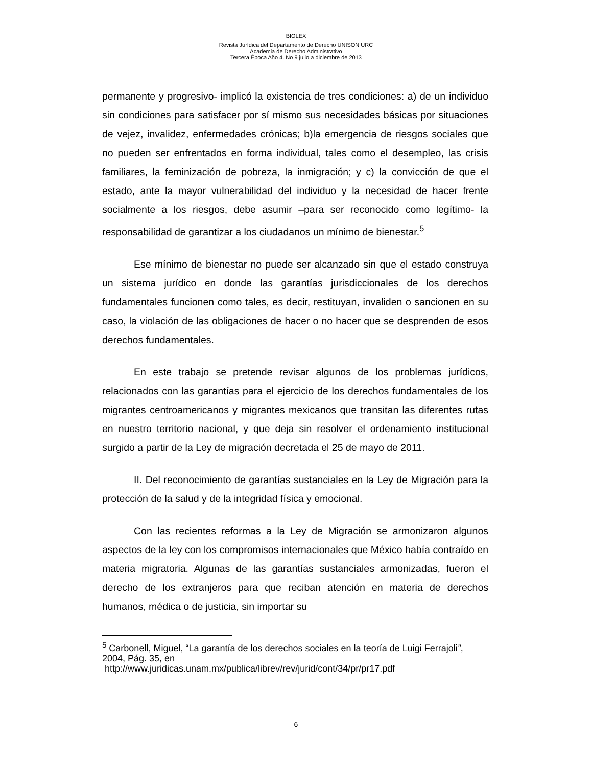BIOLEX
Revista Jurídica del Departamento de Derecho UNISON URC
Academia de Derecho Administrativo
Tercera Época Año 4. No 9 julio a diciembre de 2013
permanente y progresivo- implicó la existencia de tres condiciones: a) de un individuo sin condiciones para satisfacer por sí mismo sus necesidades básicas por situaciones de vejez, invalidez, enfermedades crónicas; b)la emergencia de riesgos sociales que no pueden ser enfrentados en forma individual, tales como el desempleo, las crisis familiares, la feminización de pobreza, la inmigración; y c) la convicción de que el estado, ante la mayor vulnerabilidad del individuo y la necesidad de hacer frente socialmente a los riesgos, debe asumir –para ser reconocido como legítimo- la responsabilidad de garantizar a los ciudadanos un mínimo de bienestar.<sup>5</sup>
Ese mínimo de bienestar no puede ser alcanzado sin que el estado construya un sistema jurídico en donde las garantías jurisdiccionales de los derechos fundamentales funcionen como tales, es decir, restituyan, invaliden o sancionen en su caso, la violación de las obligaciones de hacer o no hacer que se desprenden de esos derechos fundamentales.
En este trabajo se pretende revisar algunos de los problemas jurídicos, relacionados con las garantías para el ejercicio de los derechos fundamentales de los migrantes centroamericanos y migrantes mexicanos que transitan las diferentes rutas en nuestro territorio nacional, y que deja sin resolver el ordenamiento institucional surgido a partir de la Ley de migración decretada el 25 de mayo de 2011.
II. Del reconocimiento de garantías sustanciales en la Ley de Migración para la protección de la salud y de la integridad física y emocional.
Con las recientes reformas a la Ley de Migración se armonizaron algunos aspectos de la ley con los compromisos internacionales que México había contraído en materia migratoria. Algunas de las garantías sustanciales armonizadas, fueron el derecho de los extranjeros para que reciban atención en materia de derechos humanos, médica o de justicia, sin importar su
<sup>5</sup> Carbonell, Miguel, “La garantía de los derechos sociales en la teoría de Luigi Ferrajoli”, 2004, Pág. 35, en
http://www.juridicas.unam.mx/publica/librev/rev/jurid/cont/34/pr/pr17.pdf
6